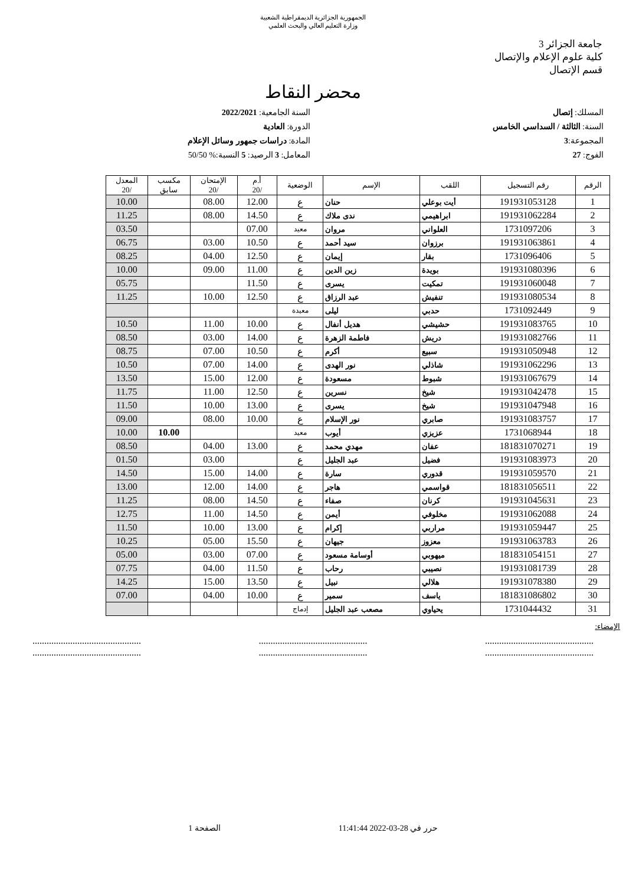الجمهورية الجزائرية الديمقراطية الشعبية
وزارة التعليم العالي والبحث العلمي
جامعة الجزائر 3
كلية علوم الإعلام والإتصال
قسم الإتصال
محضر النقاط
المسلك: إتصال
السنة: الثالثة / السداسي الخامس
المجموعة:3
الفوج: 27
السنة الجامعية: 2022/2021
الدورة: العادية
المادة: دراسات جمهور وسائل الإعلام
المعامل: 3 الرصيد: 5 النسبة:% 50/50
| الرقم | رقم التسجيل | اللقب | الإسم | الوضعية | أ.م /20 | الإمتحان /20 | مكسب سابق | المعدل /20 |
| --- | --- | --- | --- | --- | --- | --- | --- | --- |
| 1 | 191931053128 | أيت بوعلي | حنان | ع | 12.00 | 08.00 | | 10.00 |
| 2 | 191931062284 | ابراهيمي | ندى ملاك | ع | 14.50 | 08.00 | | 11.25 |
| 3 | 1731097206 | العلواني | مروان | معيد | 07.00 | | | 03.50 |
| 4 | 191931063861 | برزوان | سيد أحمد | ع | 10.50 | 03.00 | | 06.75 |
| 5 | 1731096406 | بقار | إيمان | ع | 12.50 | 04.00 | | 08.25 |
| 6 | 191931080396 | بويدة | زين الدين | ع | 11.00 | 09.00 | | 10.00 |
| 7 | 191931060048 | تمكيت | يسرى | ع | 11.50 | | | 05.75 |
| 8 | 191931080534 | تنفيش | عبد الرزاق | ع | 12.50 | 10.00 | | 11.25 |
| 9 | 1731092449 | حدبي | ليلى | معيدة | | | | |
| 10 | 191931083765 | حشيشي | هديل أنفال | ع | 10.00 | 11.00 | | 10.50 |
| 11 | 191931082766 | دريش | فاطمة الزهرة | ع | 14.00 | 03.00 | | 08.50 |
| 12 | 191931050948 | سبيع | أكرم | ع | 10.50 | 07.00 | | 08.75 |
| 13 | 191931062296 | شاذلي | نور الهدى | ع | 14.00 | 07.00 | | 10.50 |
| 14 | 191931067679 | شبوط | مسعودة | ع | 12.00 | 15.00 | | 13.50 |
| 15 | 191931042478 | شيخ | نسرين | ع | 12.50 | 11.00 | | 11.75 |
| 16 | 191931047948 | شيخ | يسرى | ع | 13.00 | 10.00 | | 11.50 |
| 17 | 191931083757 | صابري | نور الإسلام | ع | 10.00 | 08.00 | | 09.00 |
| 18 | 1731068944 | عزيزي | أيوب | معيد | | | 10.00 | 10.00 |
| 19 | 181831070271 | عفان | مهدي محمد | ع | 13.00 | 04.00 | | 08.50 |
| 20 | 191931083973 | فضيل | عبد الجليل | ع | | 03.00 | | 01.50 |
| 21 | 191931059570 | قدوري | سارة | ع | 14.00 | 15.00 | | 14.50 |
| 22 | 181831056511 | قواسمي | هاجر | ع | 14.00 | 12.00 | | 13.00 |
| 23 | 191931045631 | كرنان | صفاء | ع | 14.50 | 08.00 | | 11.25 |
| 24 | 191931062088 | مخلوفي | أيمن | ع | 14.50 | 11.00 | | 12.75 |
| 25 | 191931059447 | مراربي | إكرام | ع | 13.00 | 10.00 | | 11.50 |
| 26 | 191931063783 | معزوز | جيهان | ع | 15.50 | 05.00 | | 10.25 |
| 27 | 181831054151 | ميهوبي | أوسامة مسعود | ع | 07.00 | 03.00 | | 05.00 |
| 28 | 191931081739 | نصيبي | رحاب | ع | 11.50 | 04.00 | | 07.75 |
| 29 | 191931078380 | هلالي | نبيل | ع | 13.50 | 15.00 | | 14.25 |
| 30 | 181831086802 | ياسف | سمير | ع | 10.00 | 04.00 | | 07.00 |
| 31 | 1731044432 | يحياوي | مصعب عبد الجليل | إدماج | | | | |
الإمضاء:
..............................................
............................................................................................
............................................................................................
..............................................
حرر في 28-03-2022 11:41:44 الصفحة 1